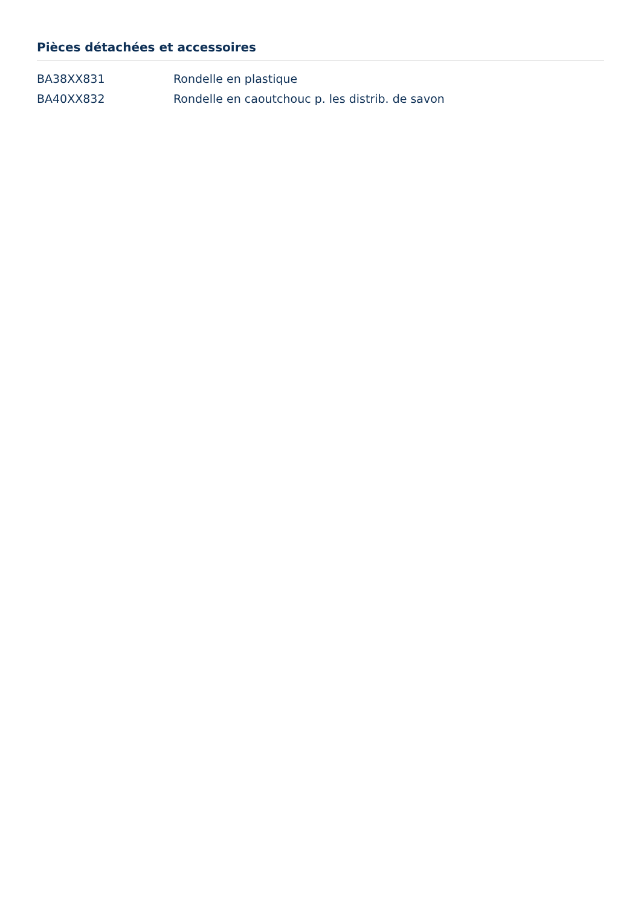Pièces détachées et accessoires
| BA38XX831 | Rondelle en plastique |
| BA40XX832 | Rondelle en caoutchouc p. les distrib. de savon |